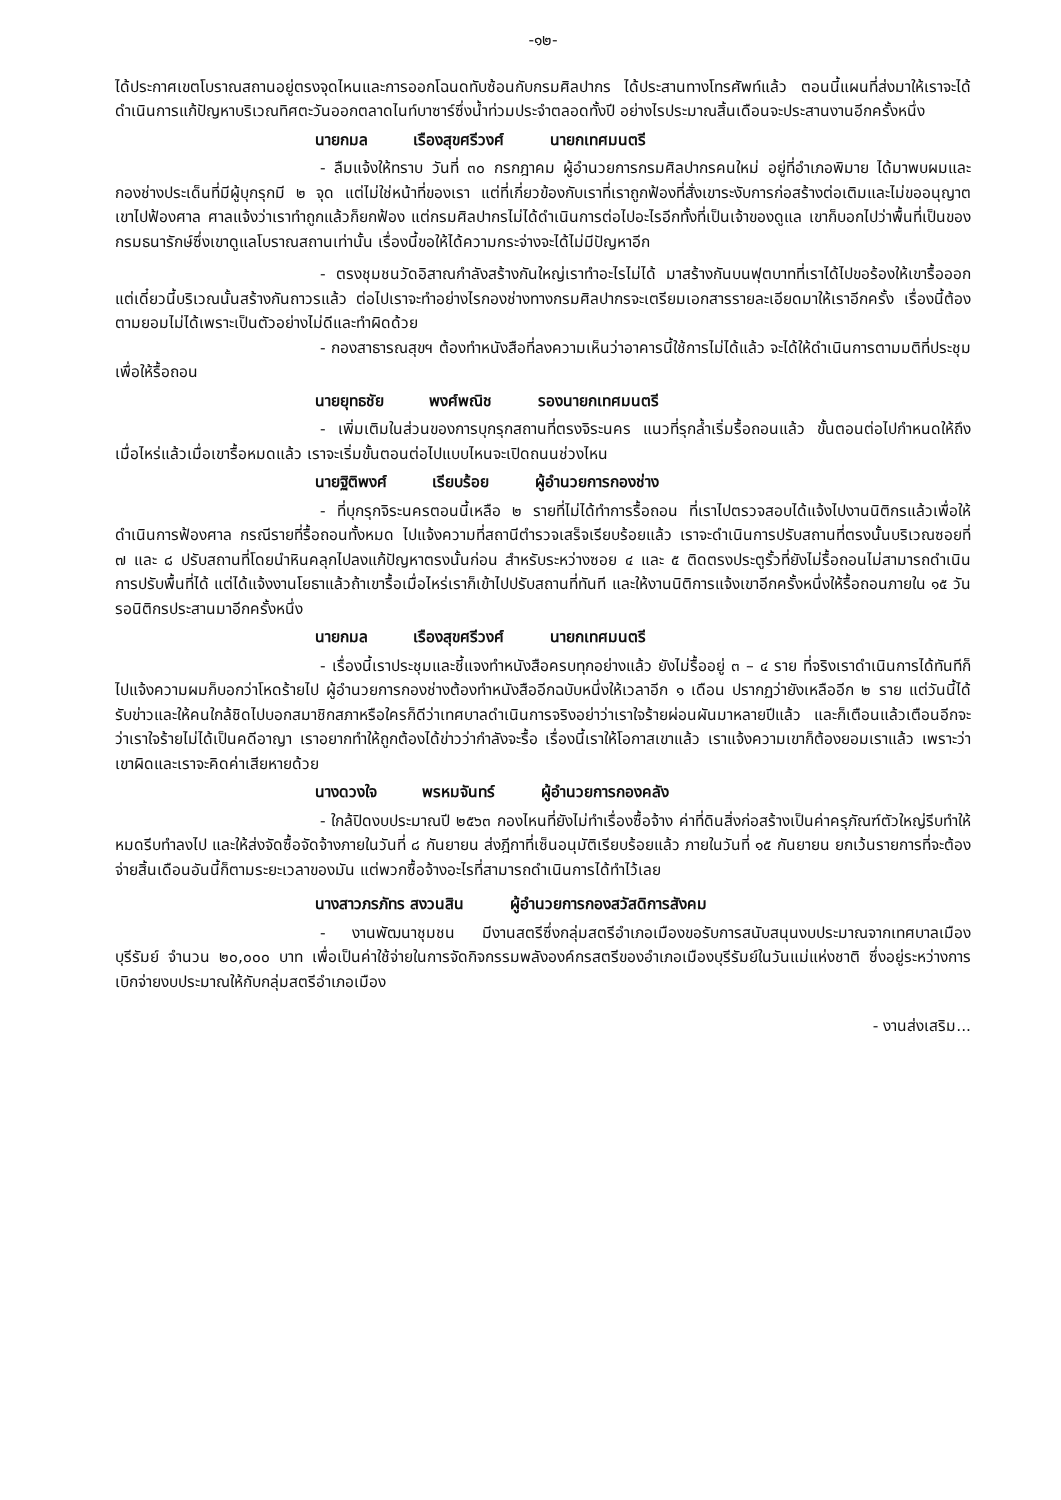-๑๒-
ได้ประกาศเขตโบราณสถานอยู่ตรงจุดไหนและการออกโฉนดทับซ้อนกับกรมศิลปากร ได้ประสานทางโทรศัพท์แล้ว ตอนนี้แผนที่ส่งมาให้เราจะได้ดำเนินการแก้ปัญหาบริเวณทิศตะวันออกตลาดไนท์บาซาร์ซึ่งน้ำท่วมประจำตลอดทั้งปี อย่างไรประมาณสิ้นเดือนจะประสานงานอีกครั้งหนึ่ง
นายกมล เรืองสุขศรีวงศ์ นายกเทศมนตรี
- ลืมแจ้งให้ทราบ วันที่ ๓๐ กรกฎาคม ผู้อำนวยการกรมศิลปากรคนใหม่ อยู่ที่อำเภอพิมาย ได้มาพบผมและกองช่างประเด็นที่มีผู้บุกรุกมี ๒ จุด แต่ไม่ใช่หน้าที่ของเรา แต่ที่เกี่ยวข้องกับเราที่เราถูกฟ้องที่สั่งเขาระงับการก่อสร้างต่อเติมและไม่ขออนุญาต เขาไปฟ้องศาล ศาลแจ้งว่าเราทำถูกแล้วก็ยกฟ้อง แต่กรมศิลปากรไม่ได้ดำเนินการต่อไปอะไรอีกทั้งที่เป็นเจ้าของดูแล เขาก็บอกไปว่าพื้นที่เป็นของกรมธนารักษ์ซึ่งเขาดูแลโบราณสถานเท่านั้น เรื่องนี้ขอให้ได้ความกระจ่างจะได้ไม่มีปัญหาอีก
- ตรงชุมชนวัดอิสาณกำลังสร้างกันใหญ่เราทำอะไรไม่ได้ มาสร้างกันบนฟุตบาทที่เราได้ไปขอร้องให้เขารื้อออก แต่เดี๋ยวนี้บริเวณนั้นสร้างกันถาวรแล้ว ต่อไปเราจะทำอย่างไรกองช่างทางกรมศิลปากรจะเตรียมเอกสารรายละเอียดมาให้เราอีกครั้ง เรื่องนี้ต้องตามยอมไม่ได้เพราะเป็นตัวอย่างไม่ดีและทำผิดด้วย
- กองสาธารณสุขฯ ต้องทำหนังสือที่ลงความเห็นว่าอาคารนี้ใช้การไม่ได้แล้ว จะได้ให้ดำเนินการตามมติที่ประชุมเพื่อให้รื้อถอน
นายยุทธชัย พงศ์พณิช รองนายกเทศมนตรี
- เพิ่มเติมในส่วนของการบุกรุกสถานที่ตรงจิระนคร แนวที่รุกล้ำเริ่มรื้อถอนแล้ว ขั้นตอนต่อไปกำหนดให้ถึงเมื่อไหร่แล้วเมื่อเขารื้อหมดแล้ว เราจะเริ่มขั้นตอนต่อไปแบบไหนจะเปิดถนนช่วงไหน
นายฐิติพงศ์ เรียบร้อย ผู้อำนวยการกองช่าง
- ที่บุกรุกจิระนครตอนนี้เหลือ ๒ รายที่ไม่ได้ทำการรื้อถอน ที่เราไปตรวจสอบได้แจ้งไปงานนิติกรแล้วเพื่อให้ดำเนินการฟ้องศาล กรณีรายที่รื้อถอนทั้งหมด ไปแจ้งความที่สถานีตำรวจเสร็จเรียบร้อยแล้ว เราจะดำเนินการปรับสถานที่ตรงนั้นบริเวณซอยที่ ๗ และ ๘ ปรับสถานที่โดยนำหินคลุกไปลงแก้ปัญหาตรงนั้นก่อน สำหรับระหว่างซอย ๔ และ ๕ ติดตรงประตูรั้วที่ยังไม่รื้อถอนไม่สามารถดำเนินการปรับพื้นที่ได้ แต่ได้แจ้งงานโยธาแล้วถ้าเขารื้อเมื่อไหร่เราก็เข้าไปปรับสถานที่ทันที และให้งานนิติการแจ้งเขาอีกครั้งหนึ่งให้รื้อถอนภายใน ๑๕ วัน รอนิติกรประสานมาอีกครั้งหนึ่ง
นายกมล เรืองสุขศรีวงศ์ นายกเทศมนตรี
- เรื่องนี้เราประชุมและชี้แจงทำหนังสือครบทุกอย่างแล้ว ยังไม่รื้ออยู่ ๓ – ๔ ราย ที่จริงเราดำเนินการได้ทันทีก็ไปแจ้งความผมก็บอกว่าโหดร้ายไป ผู้อำนวยการกองช่างต้องทำหนังสืออีกฉบับหนึ่งให้เวลาอีก ๑ เดือน ปรากฏว่ายังเหลืออีก ๒ ราย แต่วันนี้ได้รับข่าวและให้คนใกล้ชิดไปบอกสมาชิกสภาหรือใครก็ดีว่าเทศบาลดำเนินการจริงอย่าว่าเราใจร้ายผ่อนผันมาหลายปีแล้ว และก็เตือนแล้วเตือนอีกจะว่าเราใจร้ายไม่ได้เป็นคดีอาญา เราอยากทำให้ถูกต้องได้ข่าวว่ากำลังจะรื้อ เรื่องนี้เราให้โอกาสเขาแล้ว เราแจ้งความเขาก็ต้องยอมเราแล้ว เพราะว่าเขาผิดและเราจะคิดค่าเสียหายด้วย
นางดวงใจ พรหมจันทร์ ผู้อำนวยการกองคลัง
- ใกล้ปิดงบประมาณปี ๒๕๖๓ กองไหนที่ยังไม่ทำเรื่องซื้อจ้าง ค่าที่ดินสิ่งก่อสร้างเป็นค่าครุภัณฑ์ตัวใหญ่รีบทำให้หมดรีบทำลงไป และให้ส่งจัดซื้อจัดจ้างภายในวันที่ ๘ กันยายน ส่งฎีกาที่เซ็นอนุมัติเรียบร้อยแล้ว ภายในวันที่ ๑๕ กันยายน ยกเว้นรายการที่จะต้องจ่ายสิ้นเดือนอันนี้ก็ตามระยะเวลาของมัน แต่พวกซื้อจ้างอะไรที่สามารถดำเนินการได้ทำไว้เลย
นางสาวภรภัทร สงวนสิน ผู้อำนวยการกองสวัสดิการสังคม
- งานพัฒนาชุมชน มีงานสตรีซึ่งกลุ่มสตรีอำเภอเมืองขอรับการสนับสนุนงบประมาณจากเทศบาลเมืองบุรีรัมย์ จำนวน ๒๐,๐๐๐ บาท เพื่อเป็นค่าใช้จ่ายในการจัดกิจกรรมพลังองค์กรสตรีของอำเภอเมืองบุรีรัมย์ในวันแม่แห่งชาติ ซึ่งอยู่ระหว่างการเบิกจ่ายงบประมาณให้กับกลุ่มสตรีอำเภอเมือง
- งานส่งเสริม...